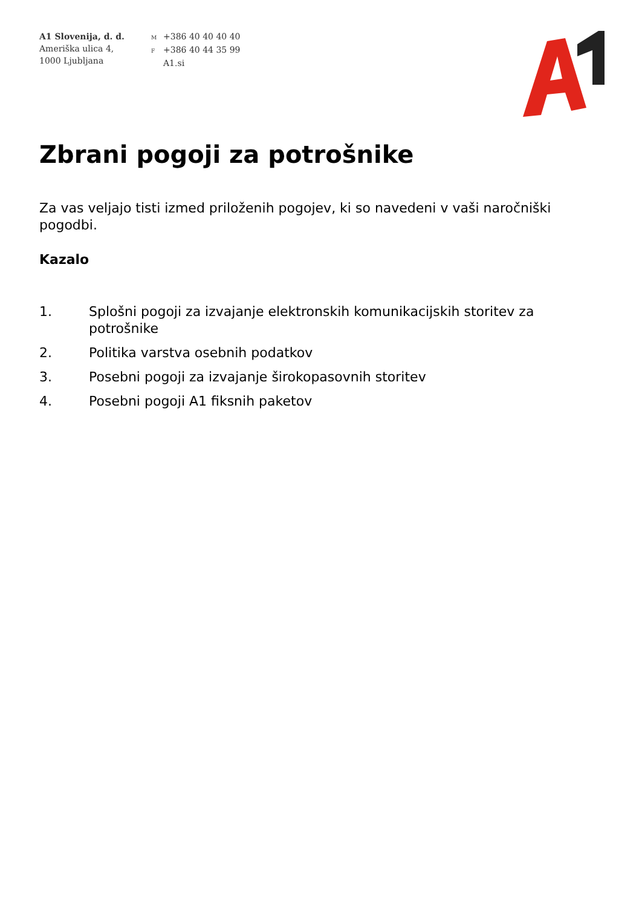A1 Slovenija, d. d.
Ameriška ulica 4,
1000 Ljubljana
M +386 40 40 40 40
F +386 40 44 35 99
A1.si
Zbrani pogoji za potrošnike
Za vas veljajo tisti izmed priloženih pogojev, ki so navedeni v vaši naročniški pogodbi.
Kazalo
1. Splošni pogoji za izvajanje elektronskih komunikacijskih storitev za potrošnike
2. Politika varstva osebnih podatkov
3. Posebni pogoji za izvajanje širokopasovnih storitev
4. Posebni pogoji A1 fiksnih paketov